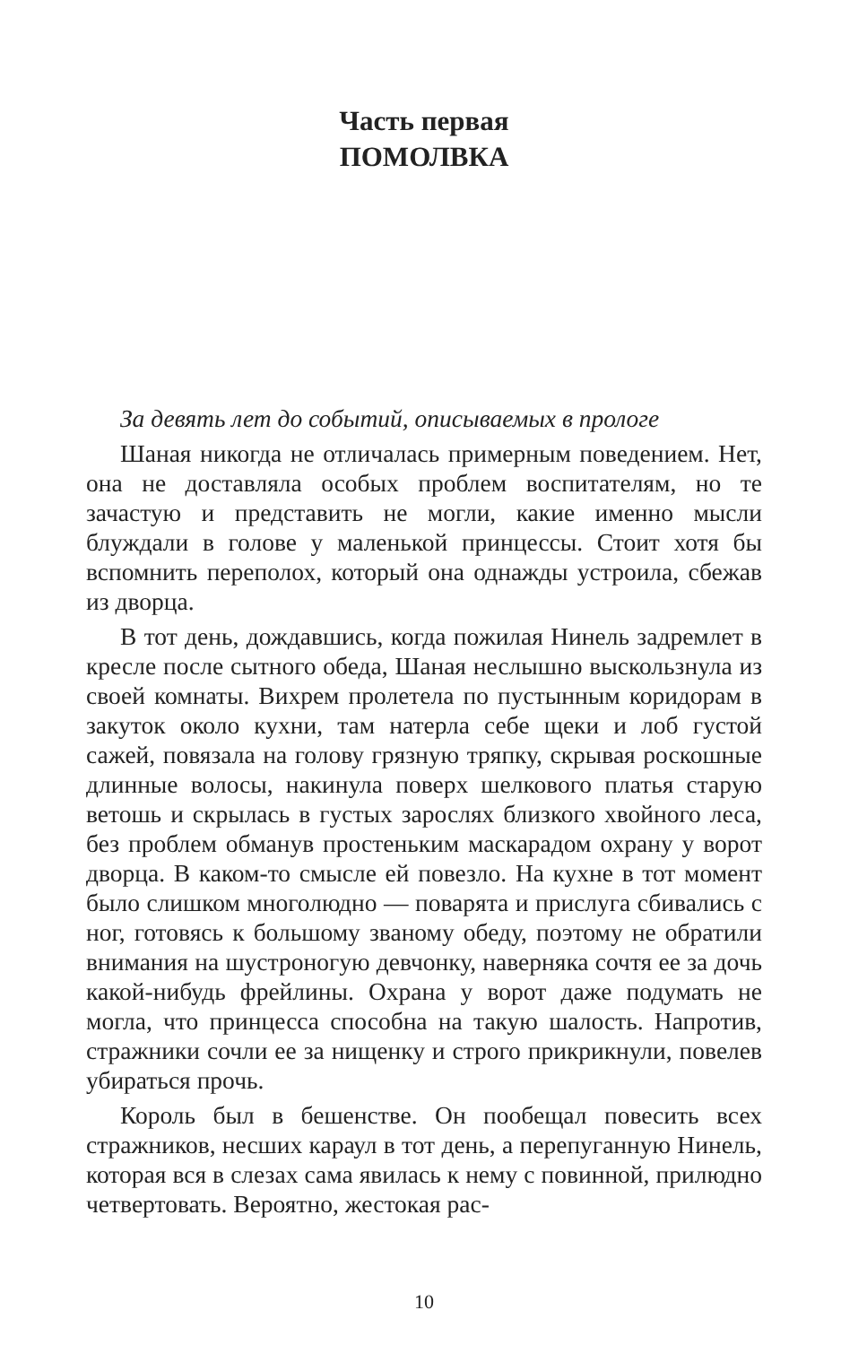Часть первая
ПОМОЛВКА
За девять лет до событий, описываемых в прологе
Шаная никогда не отличалась примерным поведением. Нет, она не доставляла особых проблем воспитателям, но те зачастую и представить не могли, какие именно мысли блуждали в голове у маленькой принцессы. Стоит хотя бы вспомнить переполох, который она однажды устроила, сбежав из дворца.
В тот день, дождавшись, когда пожилая Нинель задремлет в кресле после сытного обеда, Шаная неслышно выскользнула из своей комнаты. Вихрем пролетела по пустынным коридорам в закуток около кухни, там натерла себе щеки и лоб густой сажей, повязала на голову грязную тряпку, скрывая роскошные длинные волосы, накинула поверх шелкового платья старую ветошь и скрылась в густых зарослях близкого хвойного леса, без проблем обманув простеньким маскарадом охрану у ворот дворца. В каком-то смысле ей повезло. На кухне в тот момент было слишком многолюдно — поварята и прислуга сбивались с ног, готовясь к большому званому обеду, поэтому не обратили внимания на шустроногую девчонку, наверняка сочтя ее за дочь какой-нибудь фрейлины. Охрана у ворот даже подумать не могла, что принцесса способна на такую шалость. Напротив, стражники сочли ее за нищенку и строго прикрикнули, повелев убираться прочь.
Король был в бешенстве. Он пообещал повесить всех стражников, несших караул в тот день, а перепуганную Нинель, которая вся в слезах сама явилась к нему с повинной, прилюдно четвертовать. Вероятно, жестокая рас-
10